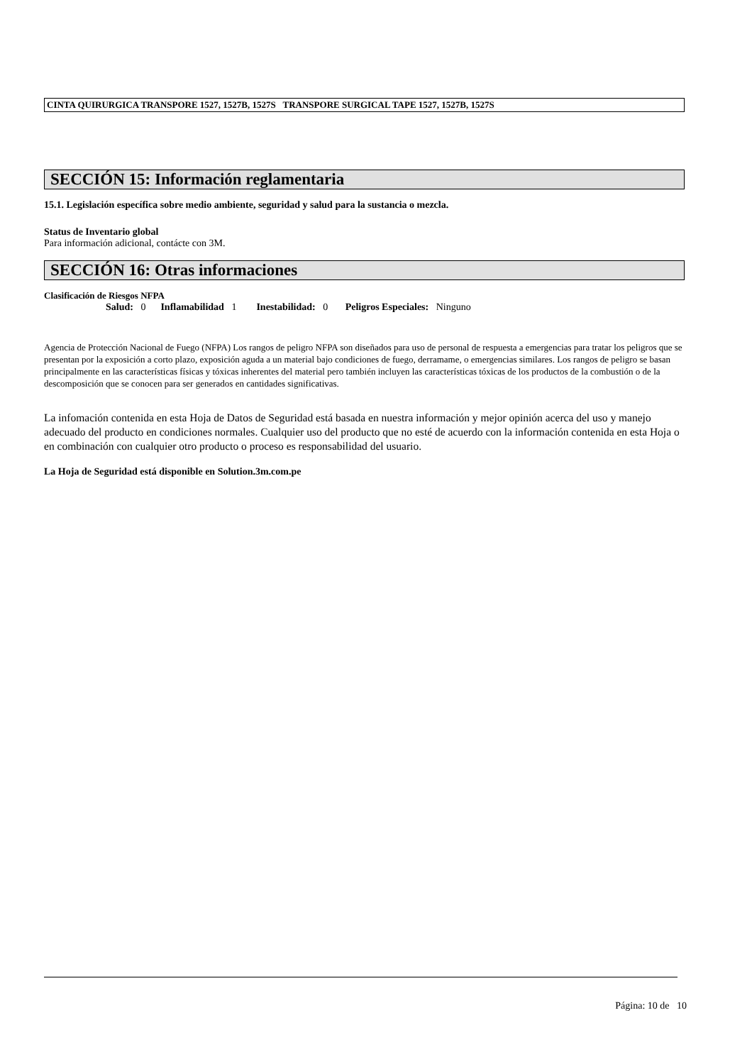CINTA QUIRURGICA TRANSPORE 1527, 1527B, 1527S TRANSPORE SURGICAL TAPE 1527, 1527B, 1527S
SECCIÓN 15: Información reglamentaria
15.1. Legislación específica sobre medio ambiente, seguridad y salud para la sustancia o mezcla.
Status de Inventario global
Para información adicional, contácte con 3M.
SECCIÓN 16: Otras informaciones
Clasificación de Riesgos NFPA
Salud: 0 Inflamabilidad 1 Inestabilidad: 0 Peligros Especiales: Ninguno
Agencia de Protección Nacional de Fuego (NFPA) Los rangos de peligro NFPA son diseñados para uso de personal de respuesta a emergencias para tratar los peligros que se presentan por la exposición a corto plazo, exposición aguda a un material bajo condiciones de fuego, derramame, o emergencias similares. Los rangos de peligro se basan principalmente en las características físicas y tóxicas inherentes del material pero también incluyen las características tóxicas de los productos de la combustión o de la descomposición que se conocen para ser generados en cantidades significativas.
La infomación contenida en esta Hoja de Datos de Seguridad está basada en nuestra información y mejor opinión acerca del uso y manejo adecuado del producto en condiciones normales. Cualquier uso del producto que no esté de acuerdo con la información contenida en esta Hoja o en combinación con cualquier otro producto o proceso es responsabilidad del usuario.
La Hoja de Seguridad está disponible en Solution.3m.com.pe
Página: 10 de 10